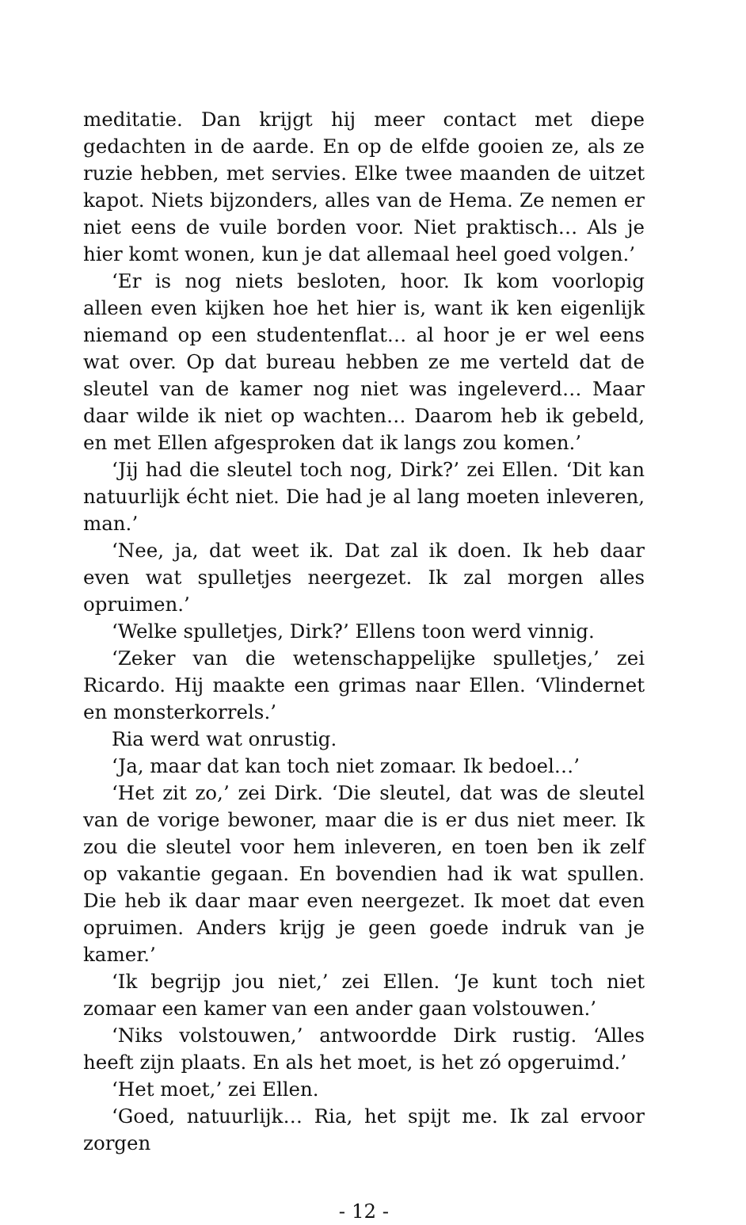meditatie. Dan krijgt hij meer contact met diepe gedachten in de aarde. En op de elfde gooien ze, als ze ruzie hebben, met servies. Elke twee maanden de uitzet kapot. Niets bijzonders, alles van de Hema. Ze nemen er niet eens de vuile borden voor. Niet praktisch… Als je hier komt wonen, kun je dat allemaal heel goed volgen.’
‘Er is nog niets besloten, hoor. Ik kom voorlopig alleen even kijken hoe het hier is, want ik ken eigenlijk niemand op een studentenflat… al hoor je er wel eens wat over. Op dat bureau hebben ze me verteld dat de sleutel van de kamer nog niet was ingeleverd… Maar daar wilde ik niet op wachten… Daarom heb ik gebeld, en met Ellen afgesproken dat ik langs zou komen.’
‘Jij had die sleutel toch nog, Dirk?’ zei Ellen. ‘Dit kan natuurlijk écht niet. Die had je al lang moeten inleveren, man.’
‘Nee, ja, dat weet ik. Dat zal ik doen. Ik heb daar even wat spulletjes neergezet. Ik zal morgen alles opruimen.’
‘Welke spulletjes, Dirk?’ Ellens toon werd vinnig.
‘Zeker van die wetenschappelijke spulletjes,’ zei Ricardo. Hij maakte een grimas naar Ellen. ‘Vlindernet en monsterkorrels.’
Ria werd wat onrustig.
‘Ja, maar dat kan toch niet zomaar. Ik bedoel…’
‘Het zit zo,’ zei Dirk. ‘Die sleutel, dat was de sleutel van de vorige bewoner, maar die is er dus niet meer. Ik zou die sleutel voor hem inleveren, en toen ben ik zelf op vakantie gegaan. En bovendien had ik wat spullen. Die heb ik daar maar even neergezet. Ik moet dat even opruimen. Anders krijg je geen goede indruk van je kamer.’
‘Ik begrijp jou niet,’ zei Ellen. ‘Je kunt toch niet zomaar een kamer van een ander gaan volstouwen.’
‘Niks volstouwen,’ antwoordde Dirk rustig. ‘Alles heeft zijn plaats. En als het moet, is het zó opgeruimd.’
‘Het moet,’ zei Ellen.
‘Goed, natuurlijk… Ria, het spijt me. Ik zal ervoor zorgen
- 12 -